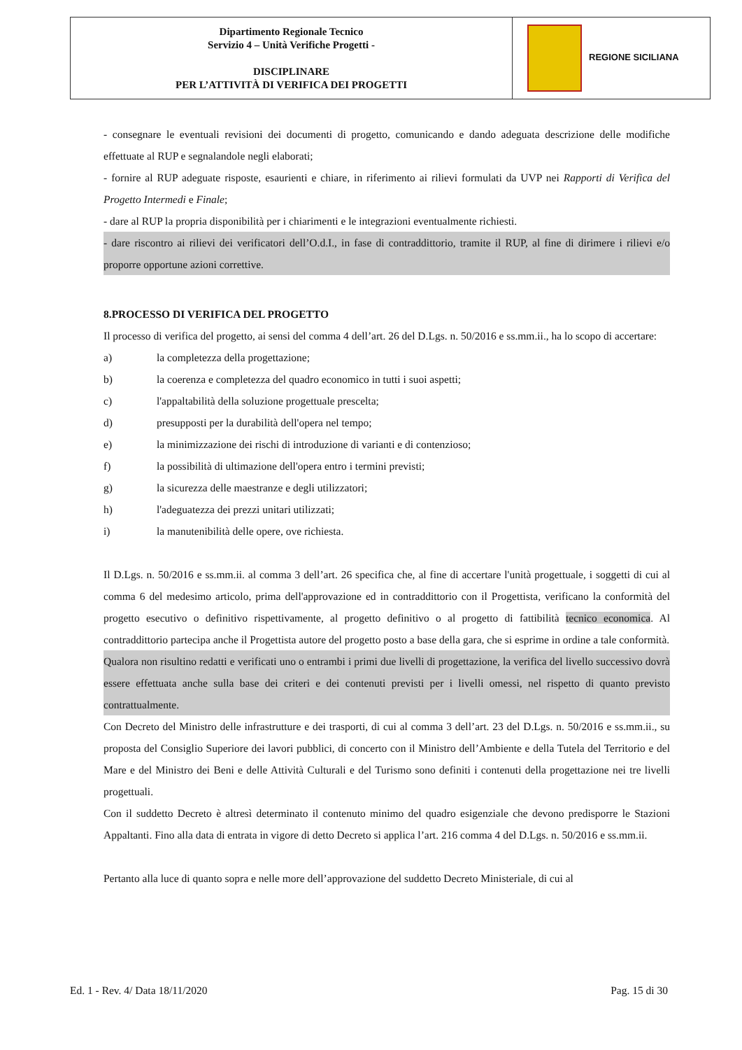| Dipartimento Regionale Tecnico Servizio 4 – Unità Verifiche Progetti - DISCIPLINARE PER L’ATTIVITÀ DI VERIFICA DEI PROGETTI | REGIONE SICILIANA |
- consegnare le eventuali revisioni dei documenti di progetto, comunicando e dando adeguata descrizione delle modifiche effettuate al RUP e segnalandole negli elaborati;
- fornire al RUP adeguate risposte, esaurienti e chiare, in riferimento ai rilievi formulati da UVP nei Rapporti di Verifica del Progetto Intermedi e Finale;
- dare al RUP la propria disponibilità per i chiarimenti e le integrazioni eventualmente richiesti.
- dare riscontro ai rilievi dei verificatori dell’O.d.I., in fase di contraddittorio, tramite il RUP, al fine di dirimere i rilievi e/o proporre opportune azioni correttive.
8.PROCESSO DI VERIFICA DEL PROGETTO
Il processo di verifica del progetto, ai sensi del comma 4 dell’art. 26 del D.Lgs. n. 50/2016 e ss.mm.ii., ha lo scopo di accertare:
a) la completezza della progettazione;
b) la coerenza e completezza del quadro economico in tutti i suoi aspetti;
c) l'appaltabilità della soluzione progettuale prescelta;
d) presupposti per la durabilità dell'opera nel tempo;
e) la minimizzazione dei rischi di introduzione di varianti e di contenzioso;
f) la possibilità di ultimazione dell'opera entro i termini previsti;
g) la sicurezza delle maestranze e degli utilizzatori;
h) l'adeguatezza dei prezzi unitari utilizzati;
i) la manutenibilità delle opere, ove richiesta.
Il D.Lgs. n. 50/2016 e ss.mm.ii. al comma 3 dell’art. 26 specifica che, al fine di accertare l'unità progettuale, i soggetti di cui al comma 6 del medesimo articolo, prima dell'approvazione ed in contraddittorio con il Progettista, verificano la conformità del progetto esecutivo o definitivo rispettivamente, al progetto definitivo o al progetto di fattibilità tecnico economica. Al contraddittorio partecipa anche il Progettista autore del progetto posto a base della gara, che si esprime in ordine a tale conformità.
Qualora non risultino redatti e verificati uno o entrambi i primi due livelli di progettazione, la verifica del livello successivo dovrà essere effettuata anche sulla base dei criteri e dei contenuti previsti per i livelli omessi, nel rispetto di quanto previsto contrattualmente.
Con Decreto del Ministro delle infrastrutture e dei trasporti, di cui al comma 3 dell’art. 23 del D.Lgs. n. 50/2016 e ss.mm.ii., su proposta del Consiglio Superiore dei lavori pubblici, di concerto con il Ministro dell’Ambiente e della Tutela del Territorio e del Mare e del Ministro dei Beni e delle Attività Culturali e del Turismo sono definiti i contenuti della progettazione nei tre livelli progettuali.
Con il suddetto Decreto è altresì determinato il contenuto minimo del quadro esigenziale che devono predisporre le Stazioni Appaltanti. Fino alla data di entrata in vigore di detto Decreto si applica l’art. 216 comma 4 del D.Lgs. n. 50/2016 e ss.mm.ii.
Pertanto alla luce di quanto sopra e nelle more dell’approvazione del suddetto Decreto Ministeriale, di cui al
Ed. 1 - Rev. 4/ Data 18/11/2020 Pag. 15 di 30